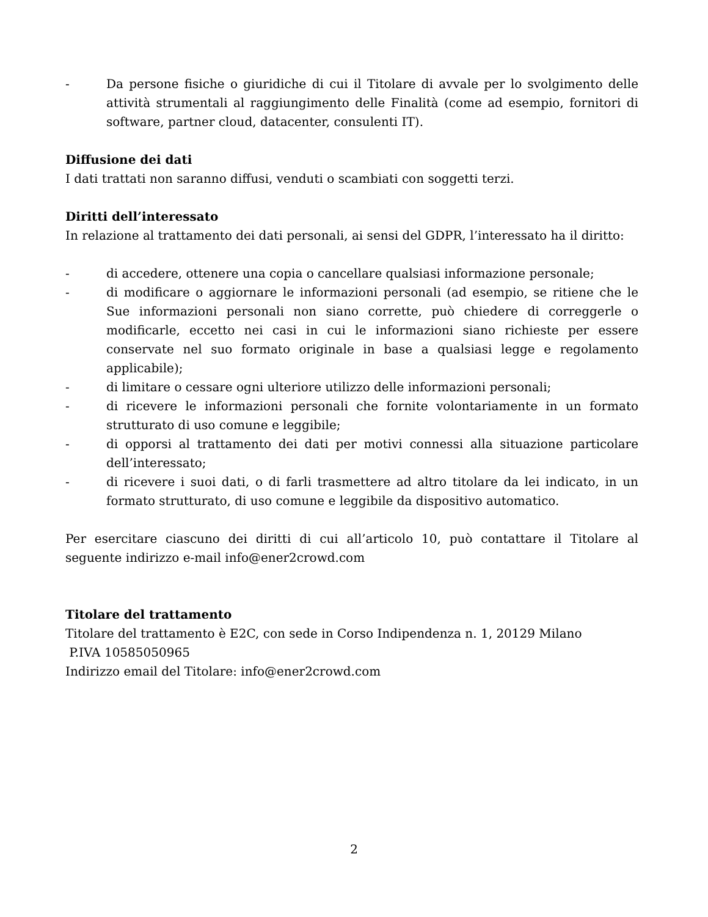- Da persone fisiche o giuridiche di cui il Titolare di avvale per lo svolgimento delle attività strumentali al raggiungimento delle Finalità (come ad esempio, fornitori di software, partner cloud, datacenter, consulenti IT).
Diffusione dei dati
I dati trattati non saranno diffusi, venduti o scambiati con soggetti terzi.
Diritti dell’interessato
In relazione al trattamento dei dati personali, ai sensi del GDPR, l’interessato ha il diritto:
- di accedere, ottenere una copia o cancellare qualsiasi informazione personale;
- di modificare o aggiornare le informazioni personali (ad esempio, se ritiene che le Sue informazioni personali non siano corrette, può chiedere di correggerle o modificarle, eccetto nei casi in cui le informazioni siano richieste per essere conservate nel suo formato originale in base a qualsiasi legge e regolamento applicabile);
- di limitare o cessare ogni ulteriore utilizzo delle informazioni personali;
- di ricevere le informazioni personali che fornite volontariamente in un formato strutturato di uso comune e leggibile;
- di opporsi al trattamento dei dati per motivi connessi alla situazione particolare dell’interessato;
- di ricevere i suoi dati, o di farli trasmettere ad altro titolare da lei indicato, in un formato strutturato, di uso comune e leggibile da dispositivo automatico.
Per esercitare ciascuno dei diritti di cui all’articolo 10, può contattare il Titolare al seguente indirizzo e-mail info@ener2crowd.com
Titolare del trattamento
Titolare del trattamento è E2C, con sede in Corso Indipendenza n. 1, 20129 Milano
P.IVA 10585050965
Indirizzo email del Titolare: info@ener2crowd.com
2